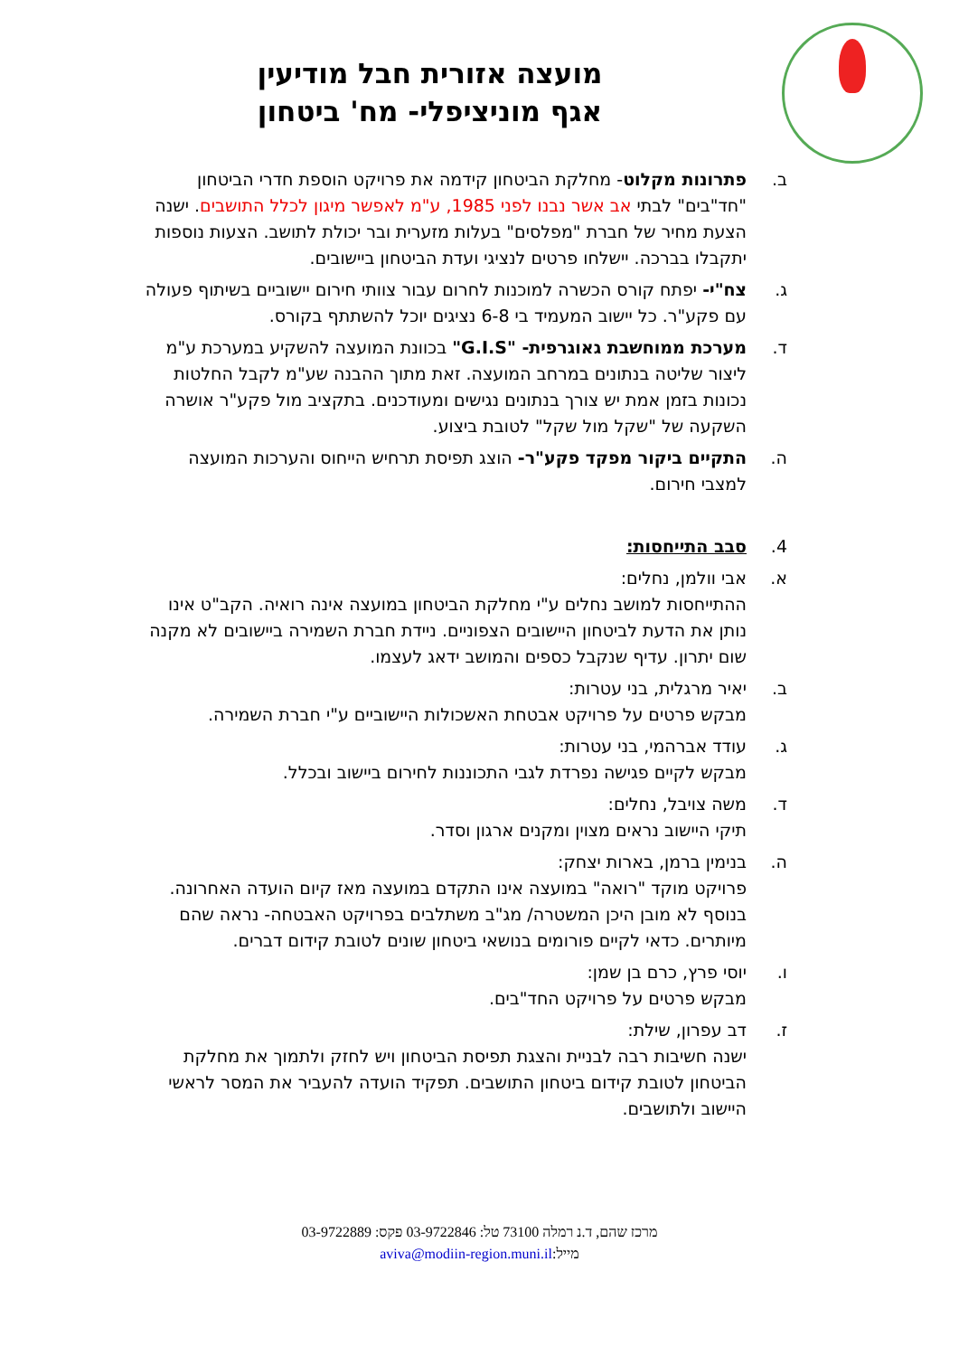מועצה אזורית חבל מודיעין
אגף מוניציפלי- מח' ביטחון
ב. פתרונות מקלוט- מחלקת הביטחון קידמה את פרויקט הוספת חדרי הביטחון "חד"בים" לבתי אב אשר נבנו לפני 1985, ע"מ לאפשר מיגון לכלל התושבים. ישנה הצעת מחיר של חברת "מפלסים" בעלות מזערית ובר יכולת לתושב. הצעות נוספות יתקבלו בברכה. יישלחו פרטים לנציגי ועדת הביטחון ביישובים.
ג. צח"י- יפתח קורס הכשרה למוכנות לחרום עבור צוותי חירום יישוביים בשיתוף פעולה עם פקע"ר. כל יישוב המעמיד בי 6-8 נציגים יוכל להשתתף בקורס.
ד. מערכת ממוחשבת גאוגרפית- "G.I.S" בכוונת המועצה להשקיע במערכת ע"מ ליצור שליטה בנתונים במרחב המועצה. זאת מתוך ההבנה שע"מ לקבל החלטות נכונות בזמן אמת יש צורך בנתונים נגישים ומעודכנים. בתקציב מול פקע"ר אושרה השקעה של "שקל מול שקל" לטובת ביצוע.
ה. התקיים ביקור מפקד פקע"ר- הוצג תפיסת תרחיש הייחוס והערכות המועצה למצבי חירום.
4. סבב התייחסות:
א. אבי וולמן, נחלים:
ההתייחסות למושב נחלים ע"י מחלקת הביטחון במועצה אינה רואיה. הקב"ט אינו נותן את הדעת לביטחון היישובים הצפוניים. ניידת חברת השמירה ביישובים לא מקנה שום יתרון. עדיף שנקבל כספים והמושב ידאג לעצמו.
ב. יאיר מרגלית, בני עטרות:
מבקש פרטים על פרויקט אבטחת האשכולות היישוביים ע"י חברת השמירה.
ג. עודד אברהמי, בני עטרות:
מבקש לקיים פגישה נפרדת לגבי התכוננות לחירום ביישוב ובכלל.
ד. משה צויבל, נחלים:
תיקי היישוב נראים מצוין ומקנים ארגון וסדר.
ה. בנימין ברמן, בארות יצחק:
פרויקט מוקד "רואה" במועצה אינו התקדם במועצה מאז קיום הועדה האחרונה. בנוסף לא מובן היכן המשטרה/ מג"ב משתלבים בפרויקט האבטחה- נראה שהם מיותרים. כדאי לקיים פורומים בנושאי ביטחון שונים לטובת קידום דברים.
ו. יוסי פרץ, כרם בן שמן:
מבקש פרטים על פרויקט החד"בים.
ז. דב עפרון, שילת:
ישנה חשיבות רבה לבניית והצגת תפיסת הביטחון ויש לחזק ולתמוך את מחלקת הביטחון לטובת קידום ביטחון התושבים. תפקיד הועדה להעביר את המסר לראשי היישוב ולתושבים.
מרכז שהם, ד.נ רמלה 73100 טל: 03-9722846 פקס: 03-9722889
מייל:aviva@modiin-region.muni.il